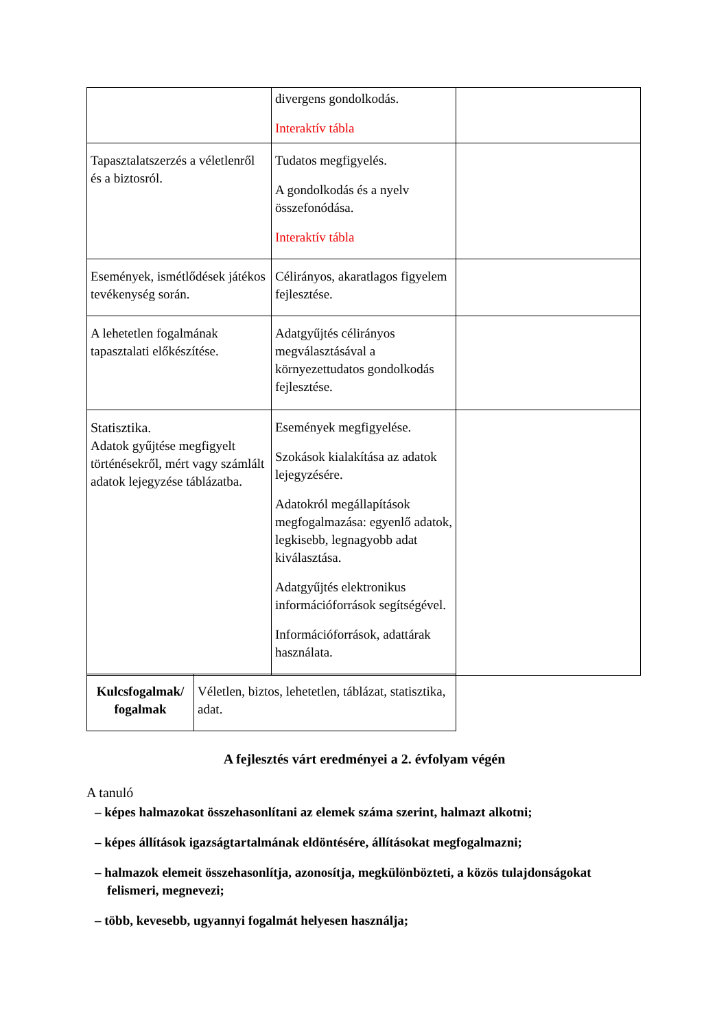| | divergens gondolkodás. Interaktív tábla | |
| Tapasztalatszerzés a véletlenről és a biztosról. | Tudatos megfigyelés. A gondolkodás és a nyelv összefonódása. Interaktív tábla | |
| Események, ismétlődések játékos tevékenység során. | Célirányos, akaratlagos figyelem fejlesztése. | |
| A lehetetlen fogalmának tapasztalati előkészítése. | Adatgyűjtés célirányos megválasztásával a környezettudatos gondolkodás fejlesztése. | |
| Statisztika. Adatok gyűjtése megfigyelt történésekről, mért vagy számlált adatok lejegyzése táblázatba. | Események megfigyelése. Szokások kialakítása az adatok lejegyzésére. Adatokról megállapítások megfogalmazása: egyenlő adatok, legkisebb, legnagyobb adat kiválasztása. Adatgyűjtés elektronikus információforrások segítségével. Információforrások, adattárak használata. | |
| Kulcsfogalmak/ fogalmak | Véletlen, biztos, lehetetlen, táblázat, statisztika, adat. |
A fejlesztés várt eredményei a 2. évfolyam végén
A tanuló
– képes halmazokat összehasonlítani az elemek száma szerint, halmazt alkotni;
– képes állítások igazságtartalmának eldöntésére, állításokat megfogalmazni;
– halmazok elemeit összehasonlítja, azonosítja, megkülönbözteti, a közös tulajdonságokat felismeri, megnevezi;
– több, kevesebb, ugyannyi fogalmát helyesen használja;